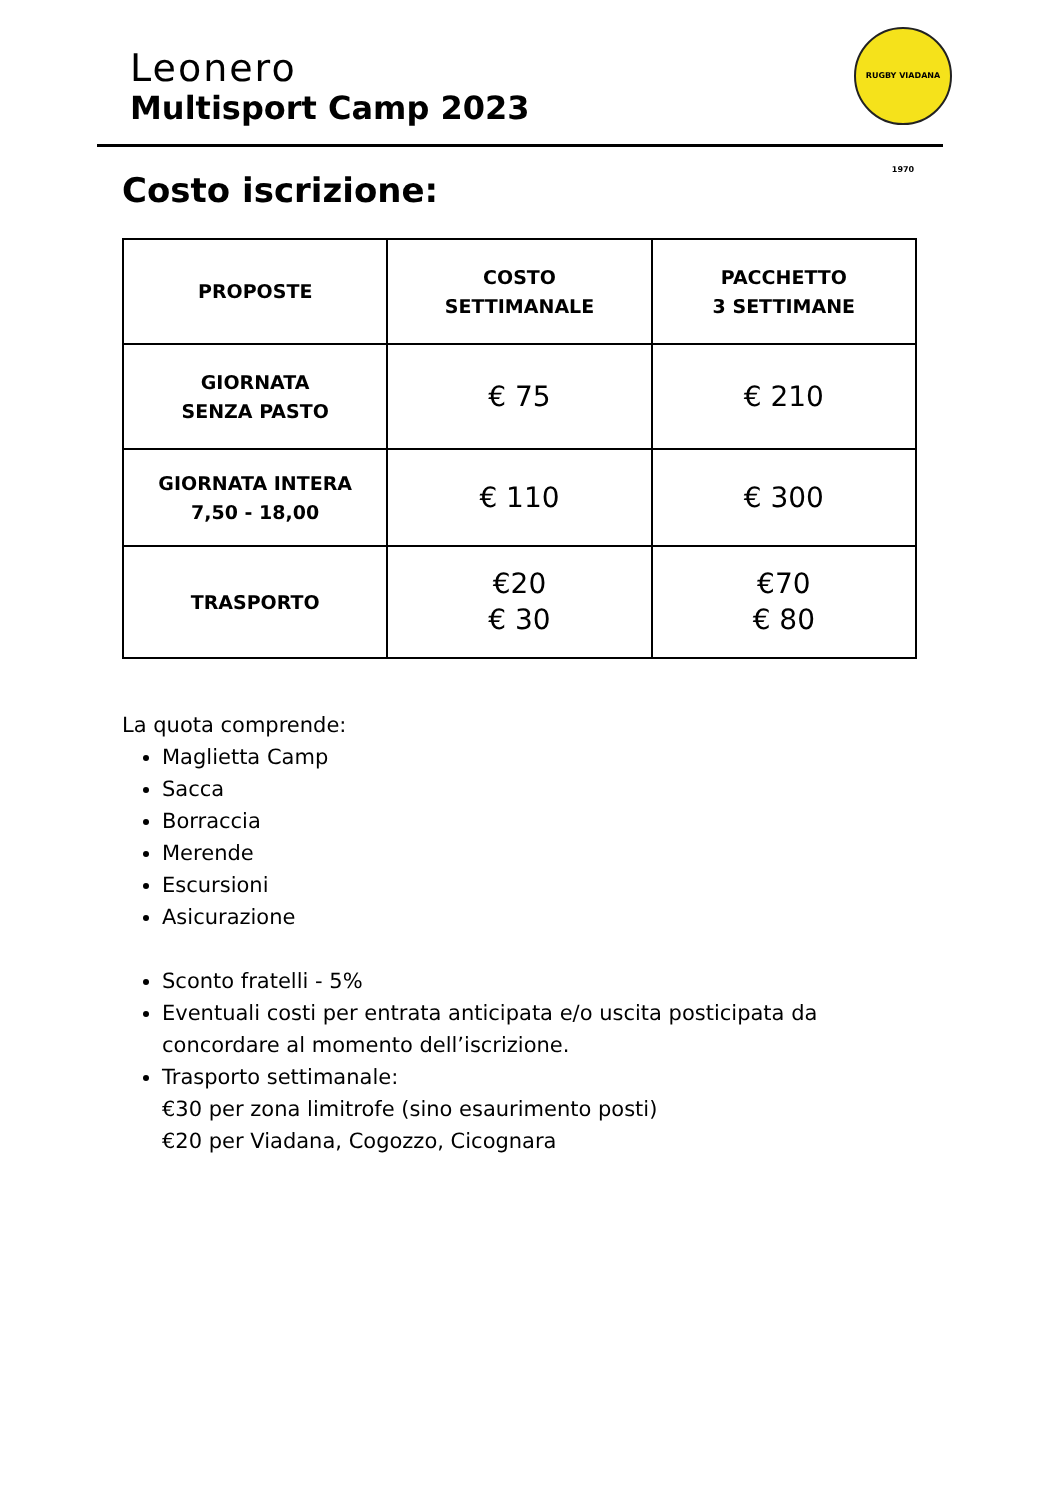Leonero
Multisport Camp 2023
RUGBY VIADANA 1970
Costo iscrizione:
| PROPOSTE | COSTO SETTIMANALE | PACCHETTO 3 SETTIMANE |
| --- | --- | --- |
| GIORNATA SENZA PASTO | € 75 | € 210 |
| GIORNATA INTERA 7,50 - 18,00 | € 110 | € 300 |
| TRASPORTO | €20 € 30 | €70 € 80 |
La quota comprende:
Maglietta Camp
Sacca
Borraccia
Merende
Escursioni
Asicurazione
Sconto fratelli - 5%
Eventuali costi per entrata anticipata e/o uscita posticipata da concordare al momento dell’iscrizione.
Trasporto settimanale:
€30 per zona limitrofe (sino esaurimento posti)
€20 per Viadana, Cogozzo, Cicognara